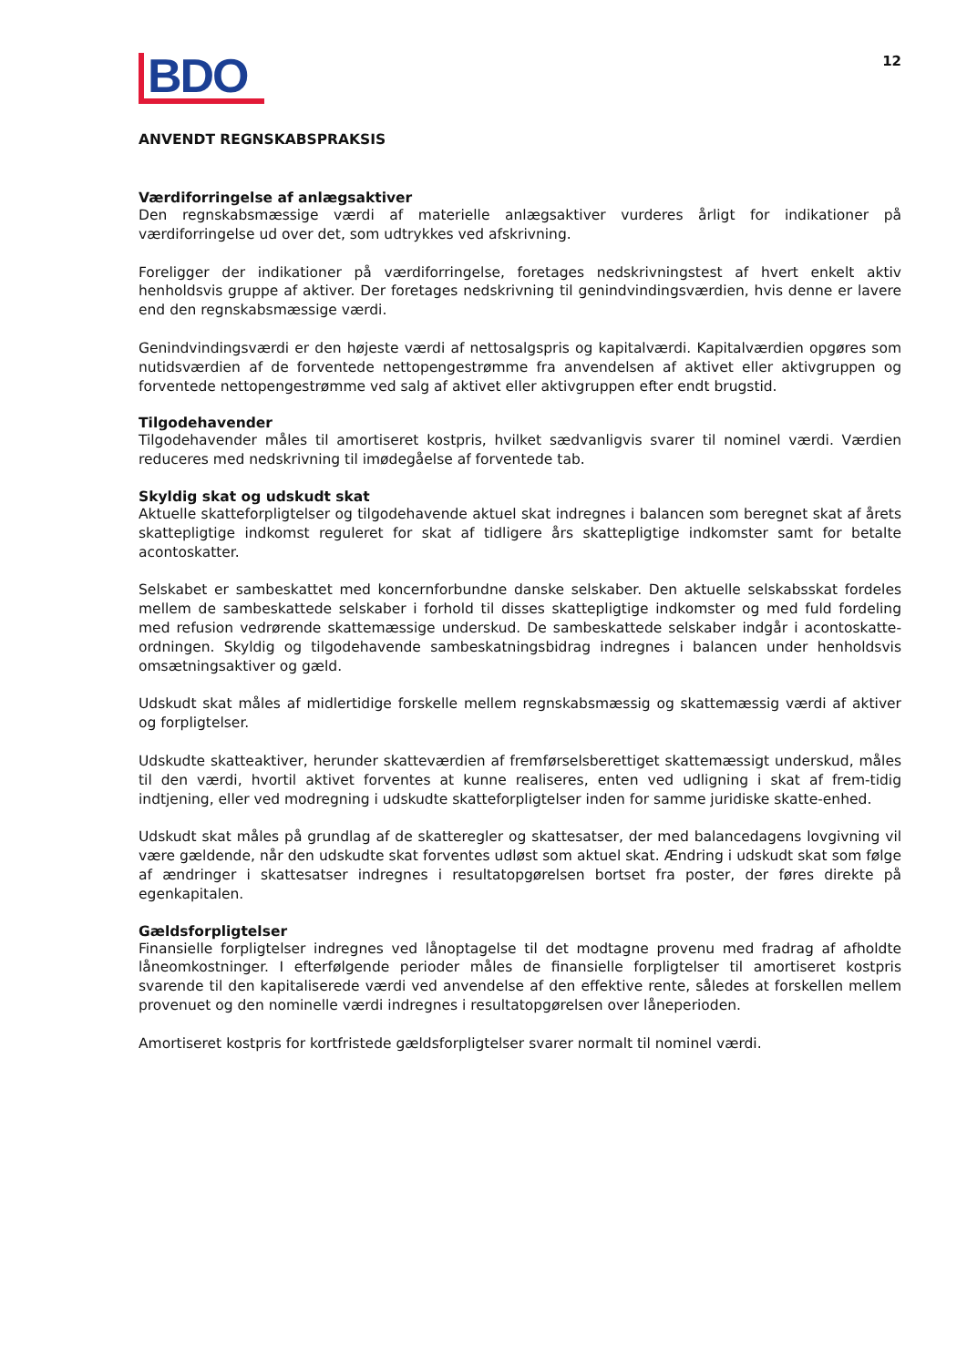BDO
12
ANVENDT REGNSKABSPRAKSIS
Værdiforringelse af anlægsaktiver
Den regnskabsmæssige værdi af materielle anlægsaktiver vurderes årligt for indikationer på værdiforringelse ud over det, som udtrykkes ved afskrivning.
Foreligger der indikationer på værdiforringelse, foretages nedskrivningstest af hvert enkelt aktiv henholdsvis gruppe af aktiver. Der foretages nedskrivning til genindvindingsværdien, hvis denne er lavere end den regnskabsmæssige værdi.
Genindvindingsværdi er den højeste værdi af nettosalgspris og kapitalværdi. Kapitalværdien opgøres som nutidsværdien af de forventede nettopengestrømme fra anvendelsen af aktivet eller aktivgruppen og forventede nettopengestrømme ved salg af aktivet eller aktivgruppen efter endt brugstid.
Tilgodehavender
Tilgodehavender måles til amortiseret kostpris, hvilket sædvanligvis svarer til nominel værdi. Værdien reduceres med nedskrivning til imødegåelse af forventede tab.
Skyldig skat og udskudt skat
Aktuelle skatteforpligtelser og tilgodehavende aktuel skat indregnes i balancen som beregnet skat af årets skattepligtige indkomst reguleret for skat af tidligere års skattepligtige indkomster samt for betalte acontoskatter.
Selskabet er sambeskattet med koncernforbundne danske selskaber. Den aktuelle selskabsskat fordeles mellem de sambeskattede selskaber i forhold til disses skattepligtige indkomster og med fuld fordeling med refusion vedrørende skattemæssige underskud. De sambeskattede selskaber indgår i acontoskatte-ordningen. Skyldig og tilgodehavende sambeskatningsbidrag indregnes i balancen under henholdsvis omsætningsaktiver og gæld.
Udskudt skat måles af midlertidige forskelle mellem regnskabsmæssig og skattemæssig værdi af aktiver og forpligtelser.
Udskudte skatteaktiver, herunder skatteværdien af fremførselsberettiget skattemæssigt underskud, måles til den værdi, hvortil aktivet forventes at kunne realiseres, enten ved udligning i skat af frem-tidig indtjening, eller ved modregning i udskudte skatteforpligtelser inden for samme juridiske skatte-enhed.
Udskudt skat måles på grundlag af de skatteregler og skattesatser, der med balancedagens lovgivning vil være gældende, når den udskudte skat forventes udløst som aktuel skat. Ændring i udskudt skat som følge af ændringer i skattesatser indregnes i resultatopgørelsen bortset fra poster, der føres direkte på egenkapitalen.
Gældsforpligtelser
Finansielle forpligtelser indregnes ved lånoptagelse til det modtagne provenu med fradrag af afholdte låneomkostninger. I efterfølgende perioder måles de finansielle forpligtelser til amortiseret kostpris svarende til den kapitaliserede værdi ved anvendelse af den effektive rente, således at forskellen mellem provenuet og den nominelle værdi indregnes i resultatopgørelsen over låneperioden.
Amortiseret kostpris for kortfristede gældsforpligtelser svarer normalt til nominel værdi.